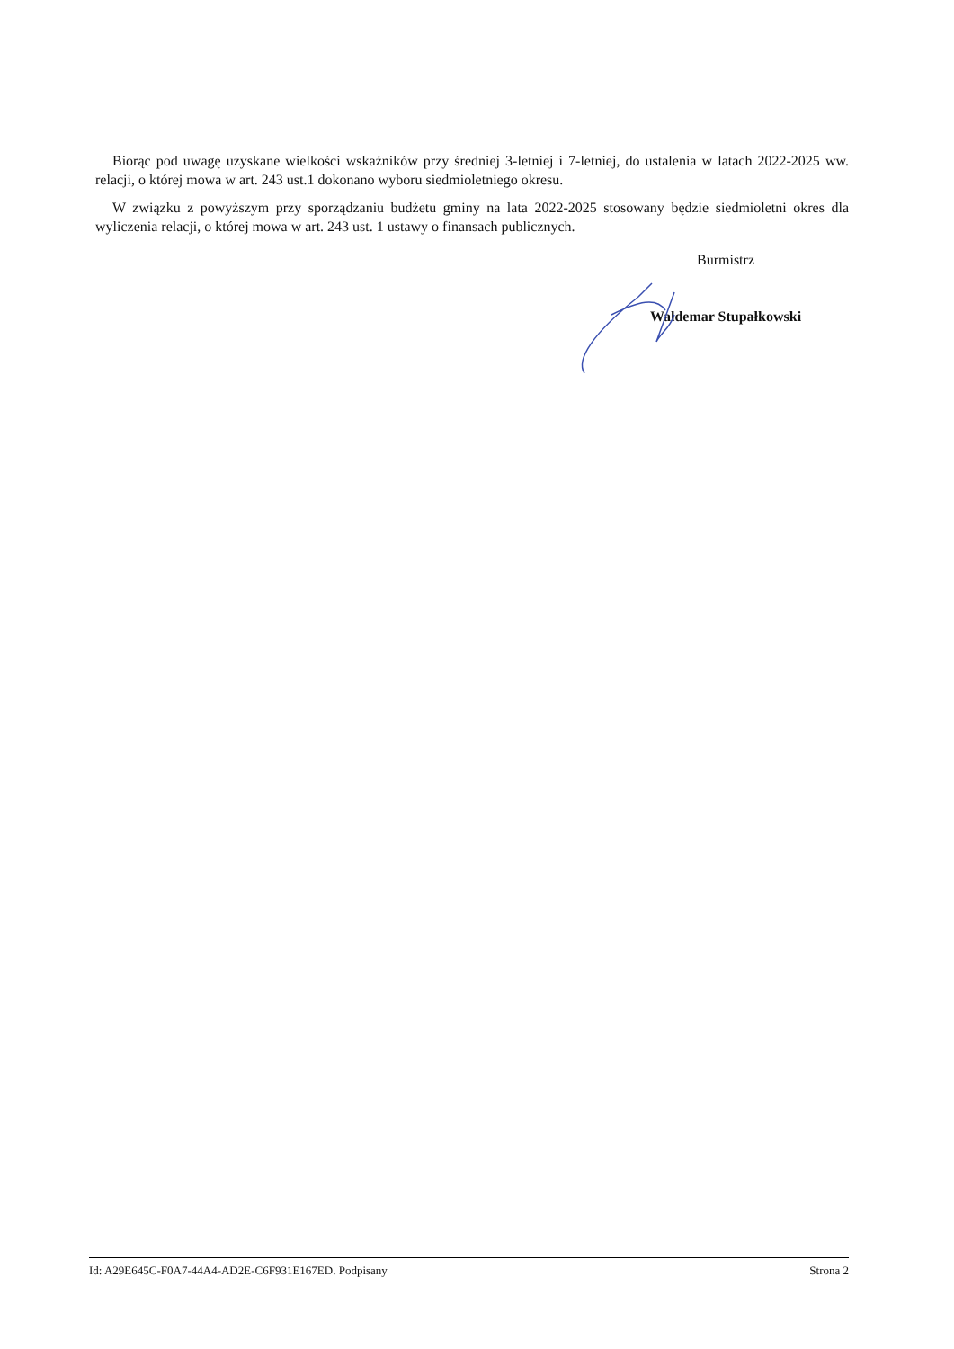Biorąc pod uwagę uzyskane wielkości wskaźników przy średniej 3-letniej i 7-letniej, do ustalenia w latach 2022-2025 ww. relacji, o której mowa w art. 243 ust.1 dokonano wyboru siedmioletniego okresu.
W związku z powyższym przy sporządzaniu budżetu gminy na lata 2022-2025 stosowany będzie siedmioletni okres dla wyliczenia relacji, o której mowa w art. 243 ust. 1 ustawy o finansach publicznych.
Burmistrz
Waldemar Stupałkowski
Id: A29E645C-F0A7-44A4-AD2E-C6F931E167ED. Podpisany Strona 2